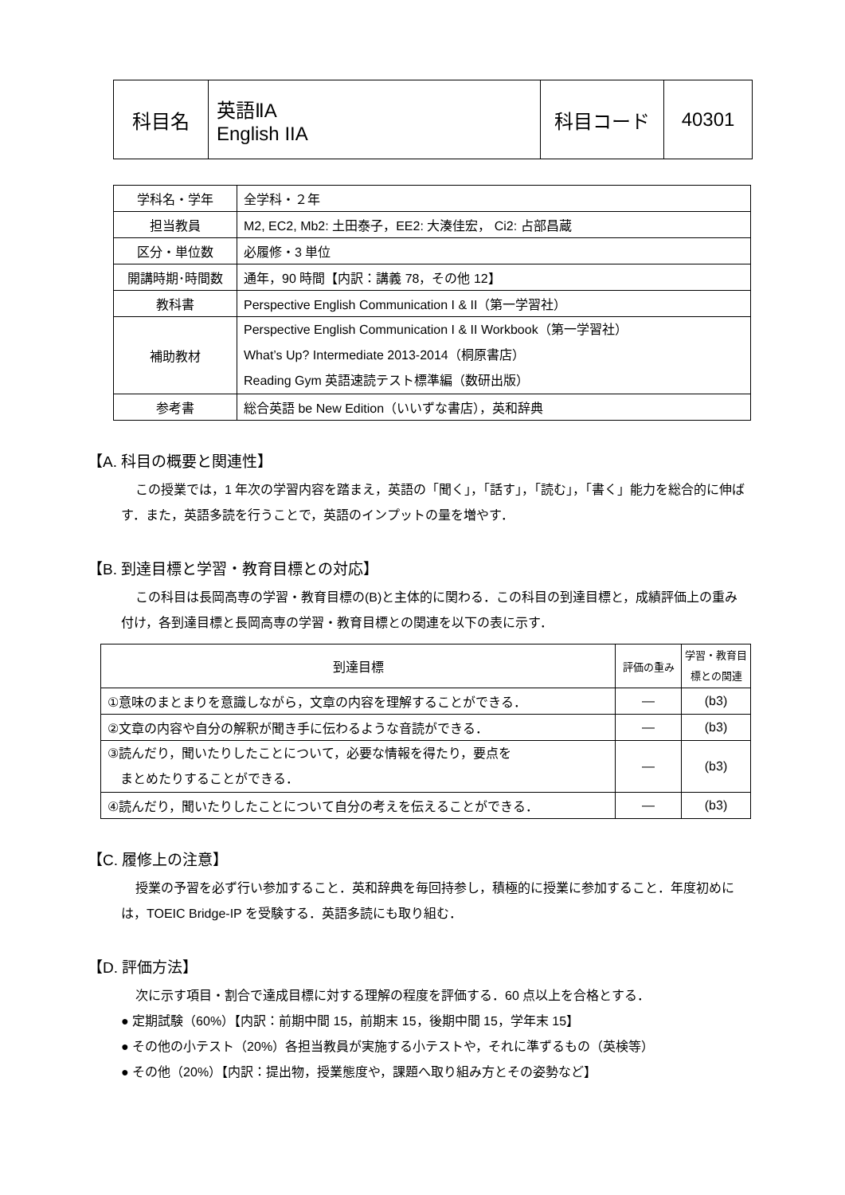| 科目名 | 英語ⅡA English IIA | 科目コード | 40301 |
| 学科名・学年 | 全学科・２年 |
| 担当教員 | M2, EC2, Mb2: 土田泰子，EE2: 大湊佳宏， Ci2: 占部昌蔵 |
| 区分・単位数 | 必履修・3 単位 |
| 開講時期･時間数 | 通年，90 時間【内訳：講義 78，その他 12】 |
| 教科書 | Perspective English Communication I & II（第一学習社） |
| 補助教材 | Perspective English Communication I & II Workbook（第一学習社） What’s Up? Intermediate 2013-2014（桐原書店） Reading Gym 英語速読テスト標準編（数研出版） |
| 参考書 | 総合英語 be New Edition（いいずな書店），英和辞典 |
【A. 科目の概要と関連性】
この授業では，1 年次の学習内容を踏まえ，英語の「聞く」，「話す」，「読む」，「書く」能力を総合的に伸ばす．また，英語多読を行うことで，英語のインプットの量を増やす．
【B. 到達目標と学習・教育目標との対応】
この科目は長岡高専の学習・教育目標の(B)と主体的に関わる．この科目の到達目標と，成績評価上の重み付け，各到達目標と長岡高専の学習・教育目標との関連を以下の表に示す．
| 到達目標 | 評価の重み | 学習・教育目標との関連 |
| --- | --- | --- |
| ①意味のまとまりを意識しながら，文章の内容を理解することができる． | ― | (b3) |
| ②文章の内容や自分の解釈が聞き手に伝わるような音読ができる． | ― | (b3) |
| ③読んだり，聞いたりしたことについて，必要な情報を得たり，要点を まとめたりすることができる． | ― | (b3) |
| ④読んだり，聞いたりしたことについて自分の考えを伝えることができる． | ― | (b3) |
【C. 履修上の注意】
授業の予習を必ず行い参加すること．英和辞典を毎回持参し，積極的に授業に参加すること．年度初めには，TOEIC Bridge-IP を受験する．英語多読にも取り組む．
【D. 評価方法】
次に示す項目・割合で達成目標に対する理解の程度を評価する．60 点以上を合格とする．
● 定期試験（60%）【内訳：前期中間 15，前期末 15，後期中間 15，学年末 15】
● その他の小テスト（20%）各担当教員が実施する小テストや，それに準ずるもの（英検等）
● その他（20%）【内訳：提出物，授業態度や，課題へ取り組み方とその姿勢など】